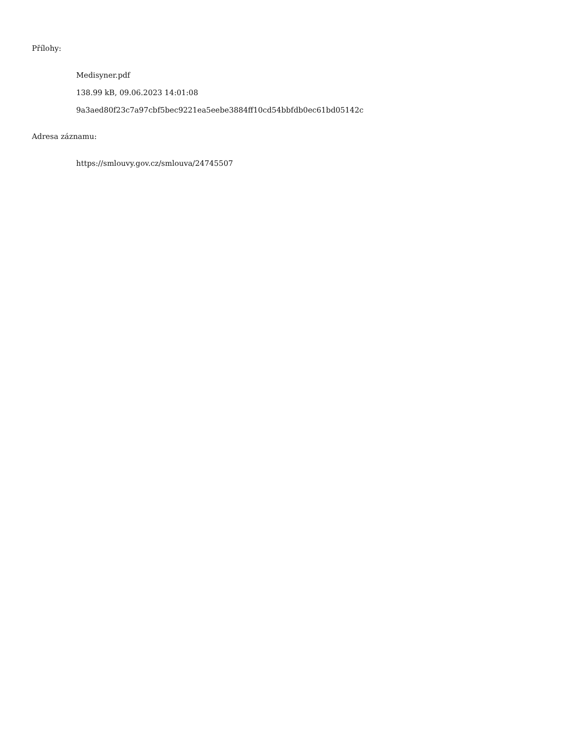Přílohy:
Medisyner.pdf
138.99 kB, 09.06.2023 14:01:08
9a3aed80f23c7a97cbf5bec9221ea5eebe3884ff10cd54bbfdb0ec61bd05142c
Adresa záznamu:
https://smlouvy.gov.cz/smlouva/24745507